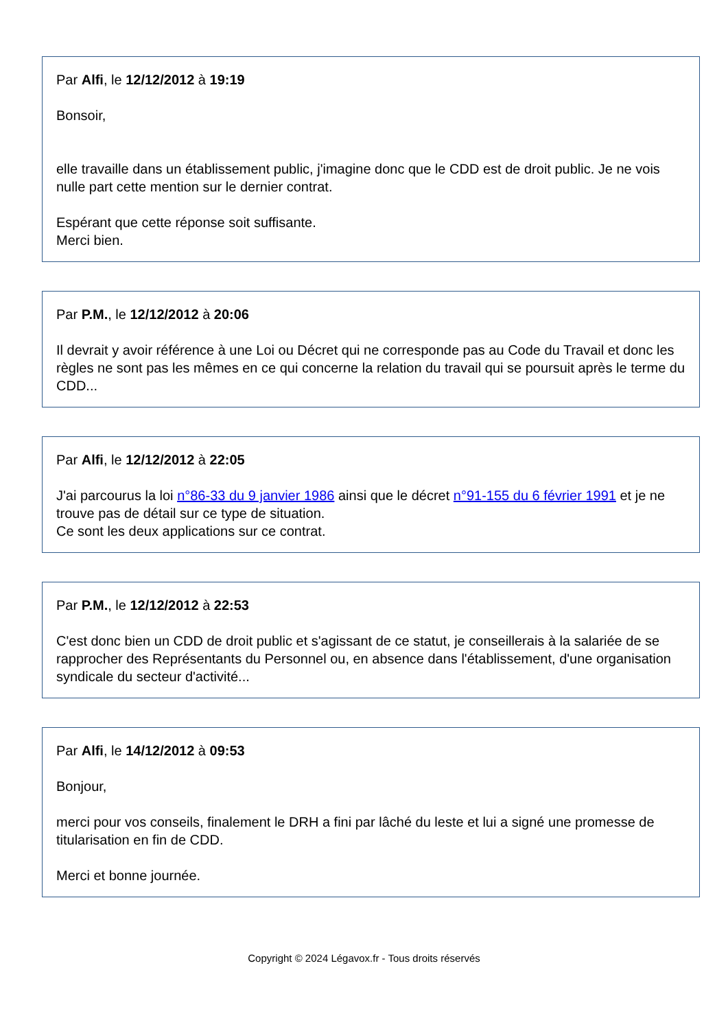Par Alfi, le 12/12/2012 à 19:19
Bonsoir,
elle travaille dans un établissement public, j'imagine donc que le CDD est de droit public. Je ne vois nulle part cette mention sur le dernier contrat.
Espérant que cette réponse soit suffisante.
Merci bien.
Par P.M., le 12/12/2012 à 20:06
Il devrait y avoir référence à une Loi ou Décret qui ne corresponde pas au Code du Travail et donc les règles ne sont pas les mêmes en ce qui concerne la relation du travail qui se poursuit après le terme du CDD...
Par Alfi, le 12/12/2012 à 22:05
J'ai parcourus la loi n°86-33 du 9 janvier 1986 ainsi que le décret n°91-155 du 6 février 1991 et je ne trouve pas de détail sur ce type de situation.
Ce sont les deux applications sur ce contrat.
Par P.M., le 12/12/2012 à 22:53
C'est donc bien un CDD de droit public et s'agissant de ce statut, je conseillerais à la salariée de se rapprocher des Représentants du Personnel ou, en absence dans l'établissement, d'une organisation syndicale du secteur d'activité...
Par Alfi, le 14/12/2012 à 09:53
Bonjour,
merci pour vos conseils, finalement le DRH a fini par lâché du leste et lui a signé une promesse de titularisation en fin de CDD.
Merci et bonne journée.
Copyright © 2024 Légavox.fr - Tous droits réservés